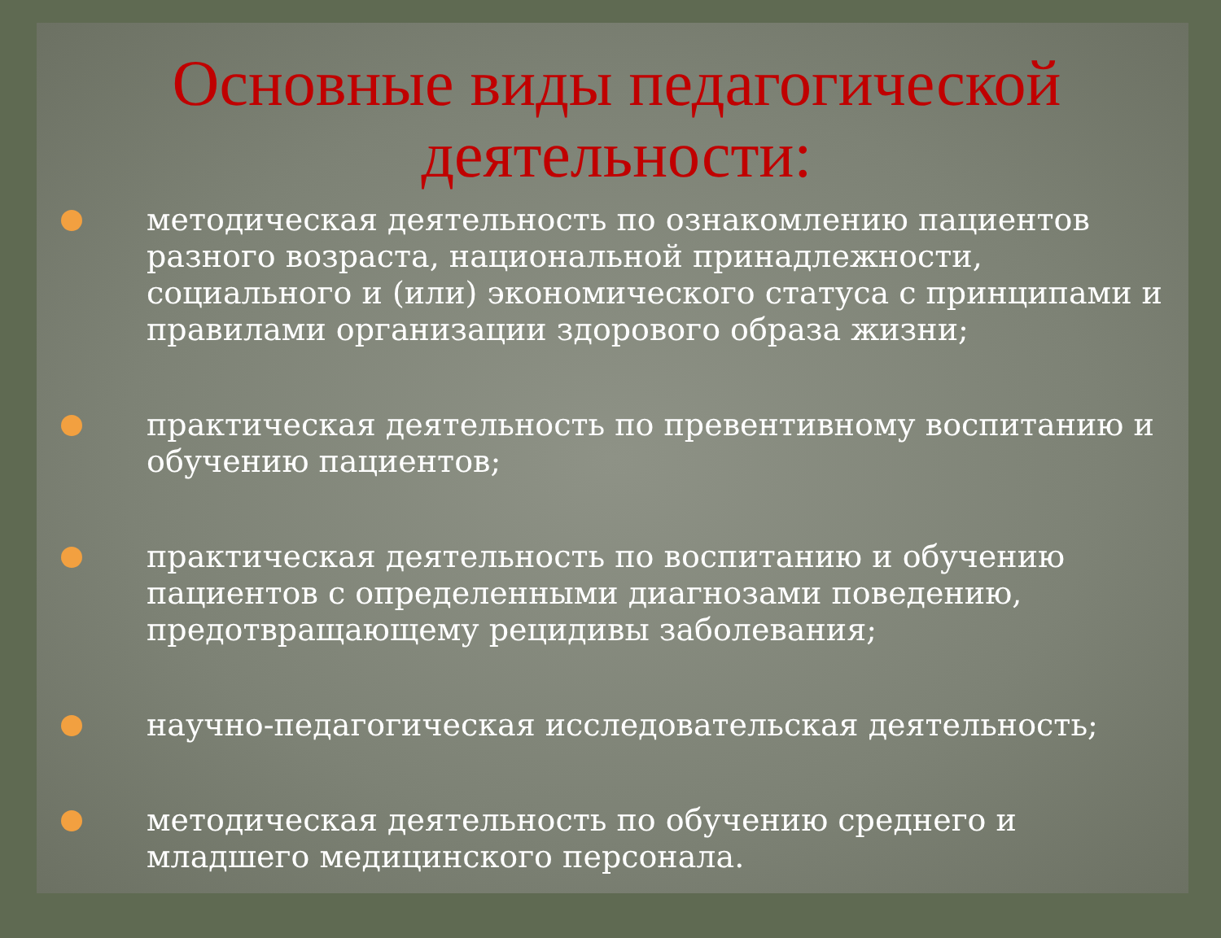Основные виды педагогической деятельности:
методическая деятельность по ознакомлению пациентов разного возраста, национальной принадлежности, социального и (или) экономического статуса с принципами и правилами организации здорового образа жизни;
практическая деятельность по превентивному воспитанию и обучению пациентов;
практическая деятельность по воспитанию и обучению пациентов с определенными диагнозами поведению, предотвращающему рецидивы заболевания;
научно-педагогическая исследовательская деятельность;
методическая деятельность по обучению среднего и младшего медицинского персонала.